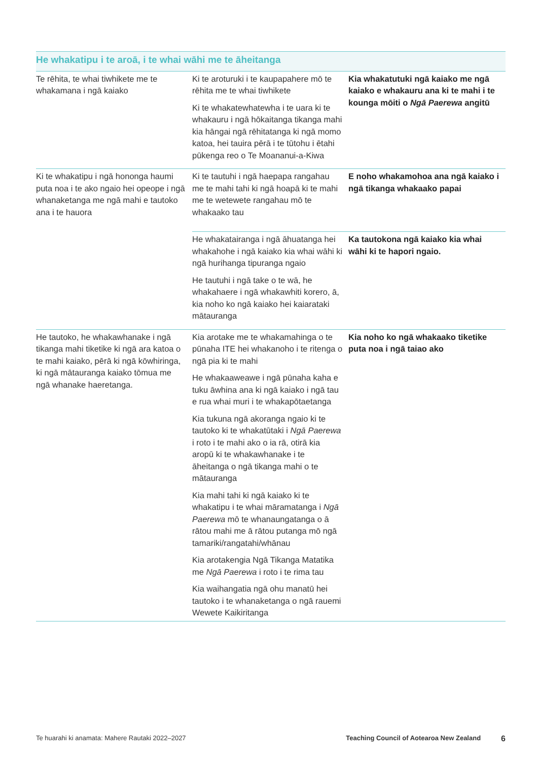| He whakatipu i te aroā, i te whai wāhi me te āheitanga | | |
| --- | --- | --- |
| Te rēhita, te whai tiwhikete me te whakamana i ngā kaiako | Ki te aroturuki i te kaupapahere mō te rēhita me te whai tiwhikete Ki te whakatewhatewha i te uara ki te whakauru i ngā hōkaitanga tikanga mahi kia hāngai ngā rēhitatanga ki ngā momo katoa, hei tauira pērā i te tūtohu i ētahi pūkenga reo o Te Moananui-a-Kiwa | Kia whakatutuki ngā kaiako me ngā kaiako e whakauru ana ki te mahi i te kounga mōiti o Ngā Paerewa angitū |
| Ki te whakatipu i ngā hononga haumi puta noa i te ako ngaio hei opeope i ngā whanaketanga me ngā mahi e tautoko ana i te hauora | Ki te tautuhi i ngā haepapa rangahau me te mahi tahi ki ngā hoapā ki te mahi me te wetewete rangahau mō te whakaako tau | E noho whakamohoa ana ngā kaiako i ngā tikanga whakaako papai |
| | He whakatairanga i ngā āhuatanga hei whakahohe i ngā kaiako kia whai wāhi ki ngā hurihanga tipuranga ngaio He tautuhi i ngā take o te wā, he whakahaere i ngā whakawhiti korero, ā, kia noho ko ngā kaiako hei kaiarataki mātauranga | Ka tautokona ngā kaiako kia whai wāhi ki te hapori ngaio. |
| He tautoko, he whakawhanake i ngā tikanga mahi tiketike ki ngā ara katoa o te mahi kaiako, pērā ki ngā kōwhiringa, ki ngā mātauranga kaiako tōmua me ngā whanake haeretanga. | Kia arotake me te whakamahinga o te pūnaha ITE hei whakanoho i te ritenga o ngā pia ki te mahi He whakaaweawe i ngā pūnaha kaha e tuku āwhina ana ki ngā kaiako i ngā tau e rua whai muri i te whakapōtaetanga Kia tukuna ngā akoranga ngaio ki te tautoko ki te whakatūtaki i Ngā Paerewa i roto i te mahi ako o ia rā, otirā kia aropū ki te whakawhanake i te āheitanga o ngā tikanga mahi o te mātauranga Kia mahi tahi ki ngā kaiako ki te whakatipu i te whai māramatanga i Ngā Paerewa mō te whanaungatanga o ā rātou mahi me ā rātou putanga mō ngā tamariki/rangatahi/whānau Kia arotakengia Ngā Tikanga Matatika me Ngā Paerewa i roto i te rima tau Kia waihangatia ngā ohu manatū hei tautoko i te whanaketanga o ngā rauemi Wewete Kaikiritanga | Kia noho ko ngā whakaako tiketike puta noa i ngā taiao ako |
Te huarahi ki anamata: Mahere Rautaki 2022–2027 Teaching Council of Aotearoa New Zealand 6